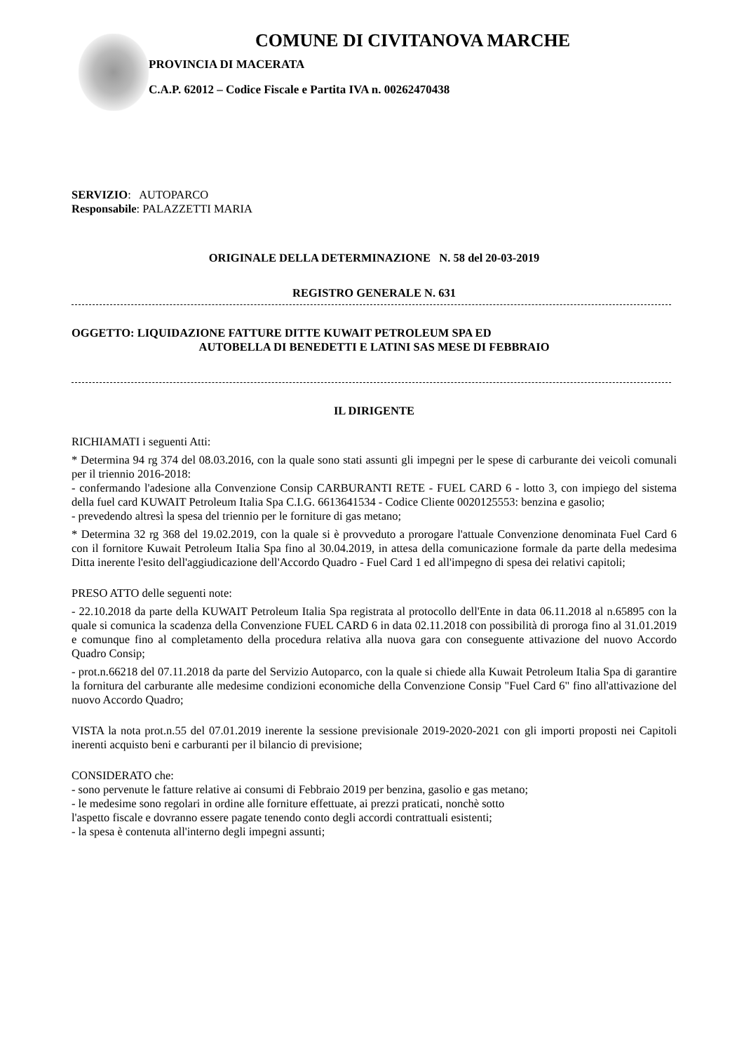COMUNE DI CIVITANOVA MARCHE
PROVINCIA DI MACERATA
C.A.P. 62012 – Codice Fiscale e Partita IVA n. 00262470438
SERVIZIO: AUTOPARCO
Responsabile: PALAZZETTI MARIA
ORIGINALE DELLA DETERMINAZIONE N. 58 del 20-03-2019
REGISTRO GENERALE N. 631
OGGETTO: LIQUIDAZIONE FATTURE DITTE KUWAIT PETROLEUM SPA ED
AUTOBELLA DI BENEDETTI E LATINI SAS MESE DI FEBBRAIO
IL DIRIGENTE
RICHIAMATI i seguenti Atti:
* Determina 94 rg 374 del 08.03.2016, con la quale sono stati assunti gli impegni per le spese di carburante dei veicoli comunali per il triennio 2016-2018:
- confermando l'adesione alla Convenzione Consip CARBURANTI RETE - FUEL CARD 6 - lotto 3, con impiego del sistema della fuel card KUWAIT Petroleum Italia Spa C.I.G. 6613641534 - Codice Cliente 0020125553: benzina e gasolio;
- prevedendo altresì la spesa del triennio per le forniture di gas metano;
* Determina 32 rg 368 del 19.02.2019, con la quale si è provveduto a prorogare l'attuale Convenzione denominata Fuel Card 6 con il fornitore Kuwait Petroleum Italia Spa fino al 30.04.2019, in attesa della comunicazione formale da parte della medesima Ditta inerente l'esito dell'aggiudicazione dell'Accordo Quadro - Fuel Card 1 ed all'impegno di spesa dei relativi capitoli;
PRESO ATTO delle seguenti note:
- 22.10.2018 da parte della KUWAIT Petroleum Italia Spa registrata al protocollo dell'Ente in data 06.11.2018 al n.65895 con la quale si comunica la scadenza della Convenzione FUEL CARD 6 in data 02.11.2018 con possibilità di proroga fino al 31.01.2019 e comunque fino al completamento della procedura relativa alla nuova gara con conseguente attivazione del nuovo Accordo Quadro Consip;
- prot.n.66218 del 07.11.2018 da parte del Servizio Autoparco, con la quale si chiede alla Kuwait Petroleum Italia Spa di garantire la fornitura del carburante alle medesime condizioni economiche della Convenzione Consip "Fuel Card 6" fino all'attivazione del nuovo Accordo Quadro;
VISTA la nota prot.n.55 del 07.01.2019 inerente la sessione previsionale 2019-2020-2021 con gli importi proposti nei Capitoli inerenti acquisto beni e carburanti per il bilancio di previsione;
CONSIDERATO che:
- sono pervenute le fatture relative ai consumi di Febbraio 2019 per benzina, gasolio e gas metano;
- le medesime sono regolari in ordine alle forniture effettuate, ai prezzi praticati, nonchè sotto
l'aspetto fiscale e dovranno essere pagate tenendo conto degli accordi contrattuali esistenti;
- la spesa è contenuta all'interno degli impegni assunti;